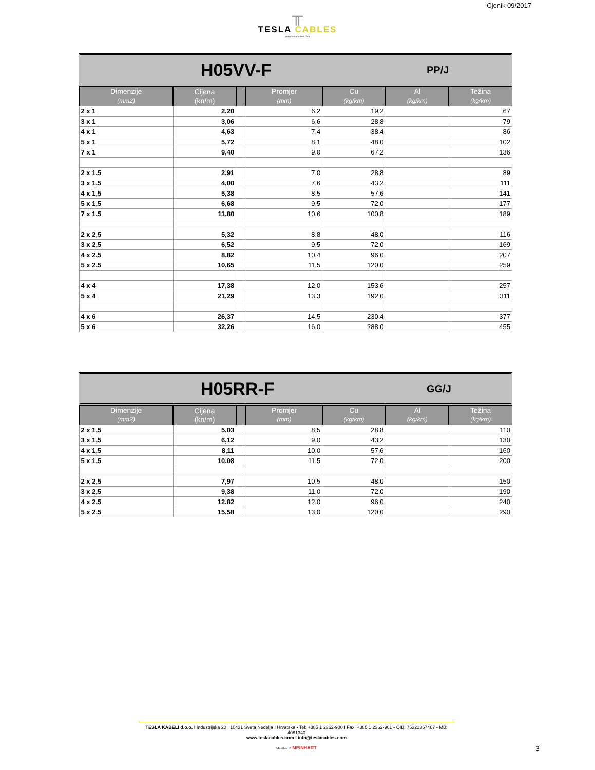Cjenik 09/2017
╥
TESLA CABLES
www.teslacables.com
H05VV-F PP/J
| Dimenzije (mm2) | Cijena (kn/m) | | Promjer (mm) | Cu (kg/km) | Al (kg/km) | Težina (kg/km) |
| --- | --- | --- | --- | --- | --- | --- |
| 2 x 1 | 2,20 | | 6,2 | 19,2 | | 67 |
| 3 x 1 | 3,06 | | 6,6 | 28,8 | | 79 |
| 4 x 1 | 4,63 | | 7,4 | 38,4 | | 86 |
| 5 x 1 | 5,72 | | 8,1 | 48,0 | | 102 |
| 7 x 1 | 9,40 | | 9,0 | 67,2 | | 136 |
| 2 x 1,5 | 2,91 | | 7,0 | 28,8 | | 89 |
| 3 x 1,5 | 4,00 | | 7,6 | 43,2 | | 111 |
| 4 x 1,5 | 5,38 | | 8,5 | 57,6 | | 141 |
| 5 x 1,5 | 6,68 | | 9,5 | 72,0 | | 177 |
| 7 x 1,5 | 11,80 | | 10,6 | 100,8 | | 189 |
| 2 x 2,5 | 5,32 | | 8,8 | 48,0 | | 116 |
| 3 x 2,5 | 6,52 | | 9,5 | 72,0 | | 169 |
| 4 x 2,5 | 8,82 | | 10,4 | 96,0 | | 207 |
| 5 x 2,5 | 10,65 | | 11,5 | 120,0 | | 259 |
| 4 x 4 | 17,38 | | 12,0 | 153,6 | | 257 |
| 5 x 4 | 21,29 | | 13,3 | 192,0 | | 311 |
| 4 x 6 | 26,37 | | 14,5 | 230,4 | | 377 |
| 5 x 6 | 32,26 | | 16,0 | 288,0 | | 455 |
H05RR-F GG/J
| Dimenzije (mm2) | Cijena (kn/m) | | Promjer (mm) | Cu (kg/km) | Al (kg/km) | Težina (kg/km) |
| --- | --- | --- | --- | --- | --- | --- |
| 2 x 1,5 | 5,03 | | 8,5 | 28,8 | | 110 |
| 3 x 1,5 | 6,12 | | 9,0 | 43,2 | | 130 |
| 4 x 1,5 | 8,11 | | 10,0 | 57,6 | | 160 |
| 5 x 1,5 | 10,08 | | 11,5 | 72,0 | | 200 |
| 2 x 2,5 | 7,97 | | 10,5 | 48,0 | | 150 |
| 3 x 2,5 | 9,38 | | 11,0 | 72,0 | | 190 |
| 4 x 2,5 | 12,82 | | 12,0 | 96,0 | | 240 |
| 5 x 2,5 | 15,58 | | 13,0 | 120,0 | | 290 |
TESLA KABELI d.o.o. I Industrijska 20 I 10431 Sveta Nedelja I Hrvatska • Tel: +385 1 2362-900 I Fax: +385 1 2362-901 • OIB: 75321357467 • MB: 4081340
www.teslacables.com I info@teslacables.com
Member of MEINHART
3